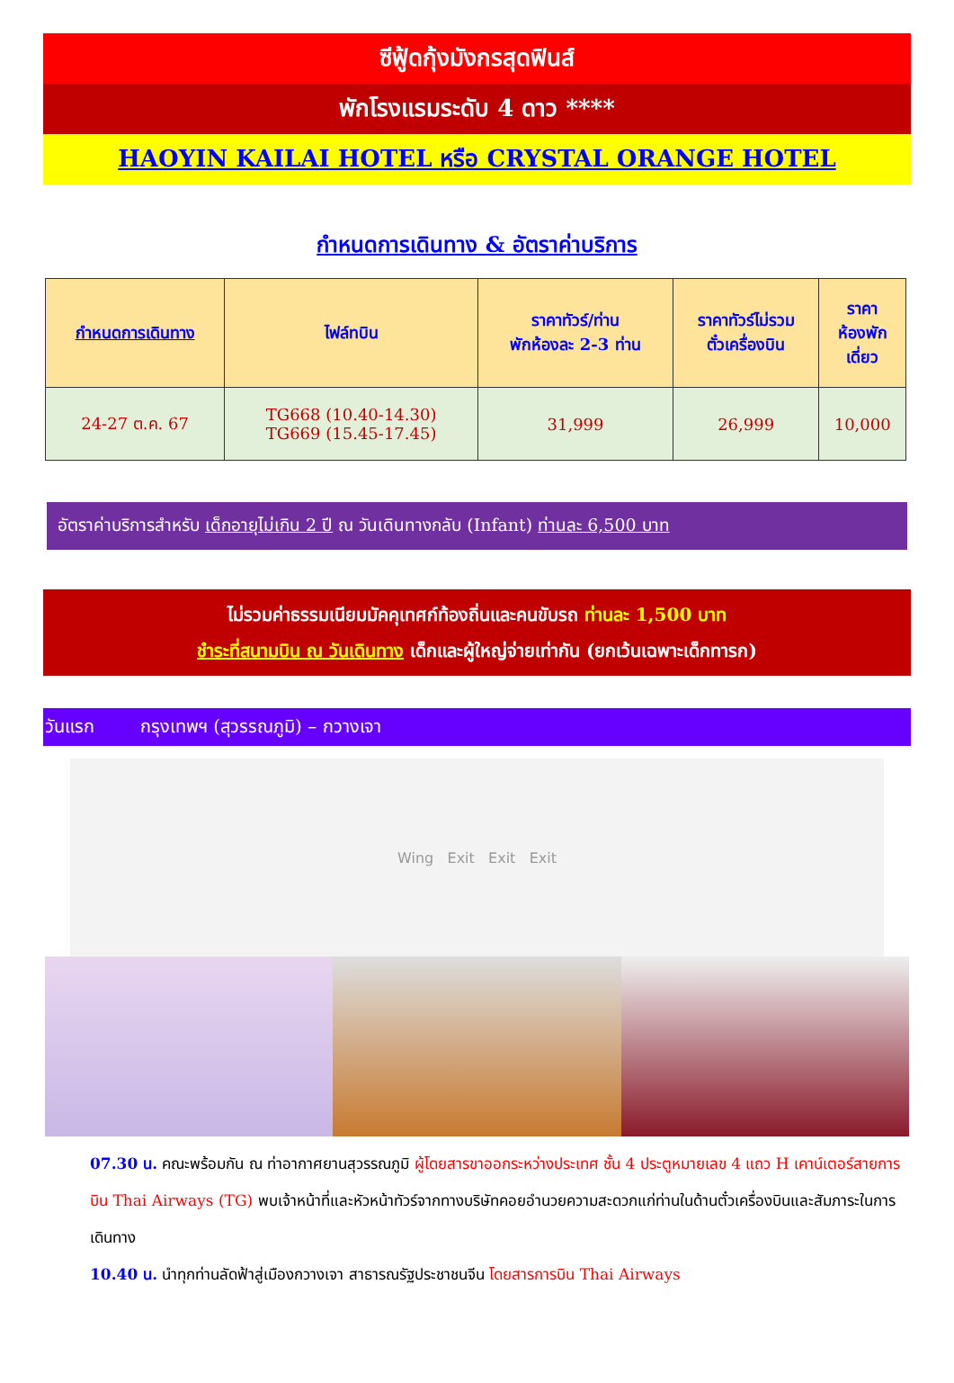ซีฟู้ดกุ้งมังกรสุดฟินส์
พักโรงแรมระดับ 4 ดาว ****
HAOYIN KAILAI HOTEL หรือ CRYSTAL ORANGE HOTEL
กำหนดการเดินทาง & อัตราค่าบริการ
| กำหนดการเดินทาง | ไฟล์ทบิน | ราคาทัวร์/ท่าน พักห้องละ 2-3 ท่าน | ราคาทัวร์ไม่รวม ตั๋วเครื่องบิน | ราคา ห้องพัก เดี่ยว |
| --- | --- | --- | --- | --- |
| 24-27 ต.ค. 67 | TG668 (10.40-14.30) TG669 (15.45-17.45) | 31,999 | 26,999 | 10,000 |
อัตราค่าบริการสำหรับ เด็กอายุไม่เกิน 2 ปี ณ วันเดินทางกลับ (Infant) ท่านละ 6,500 บาท
ไม่รวมค่าธรรมเนียมมัคคุเทศก์ท้องถิ่นและคนขับรถ ท่านละ 1,500 บาท
ชำระที่สนามบิน ณ วันเดินทาง เด็กและผู้ใหญ่จ่ายเท่ากัน (ยกเว้นเฉพาะเด็กทารก)
วันแรก กรุงเทพฯ (สุวรรณภูมิ) – กวางเจา
Wing Exit Exit Exit
07.30 น. คณะพร้อมกัน ณ ท่าอากาศยานสุวรรณภูมิ ผู้โดยสารขาออกระหว่างประเทศ ชั้น 4 ประตูหมายเลข 4 แถว H เคาน์เตอร์สายการบิน Thai Airways (TG) พบเจ้าหน้าที่และหัวหน้าทัวร์จากทางบริษัทคอยอำนวยความสะดวกแก่ท่านในด้านตั๋วเครื่องบินและสัมภาระในการเดินทาง
10.40 น. นำทุกท่านลัดฟ้าสู่เมืองกวางเจา สาธารณรัฐประชาชนจีน โดยสารการบิน Thai Airways